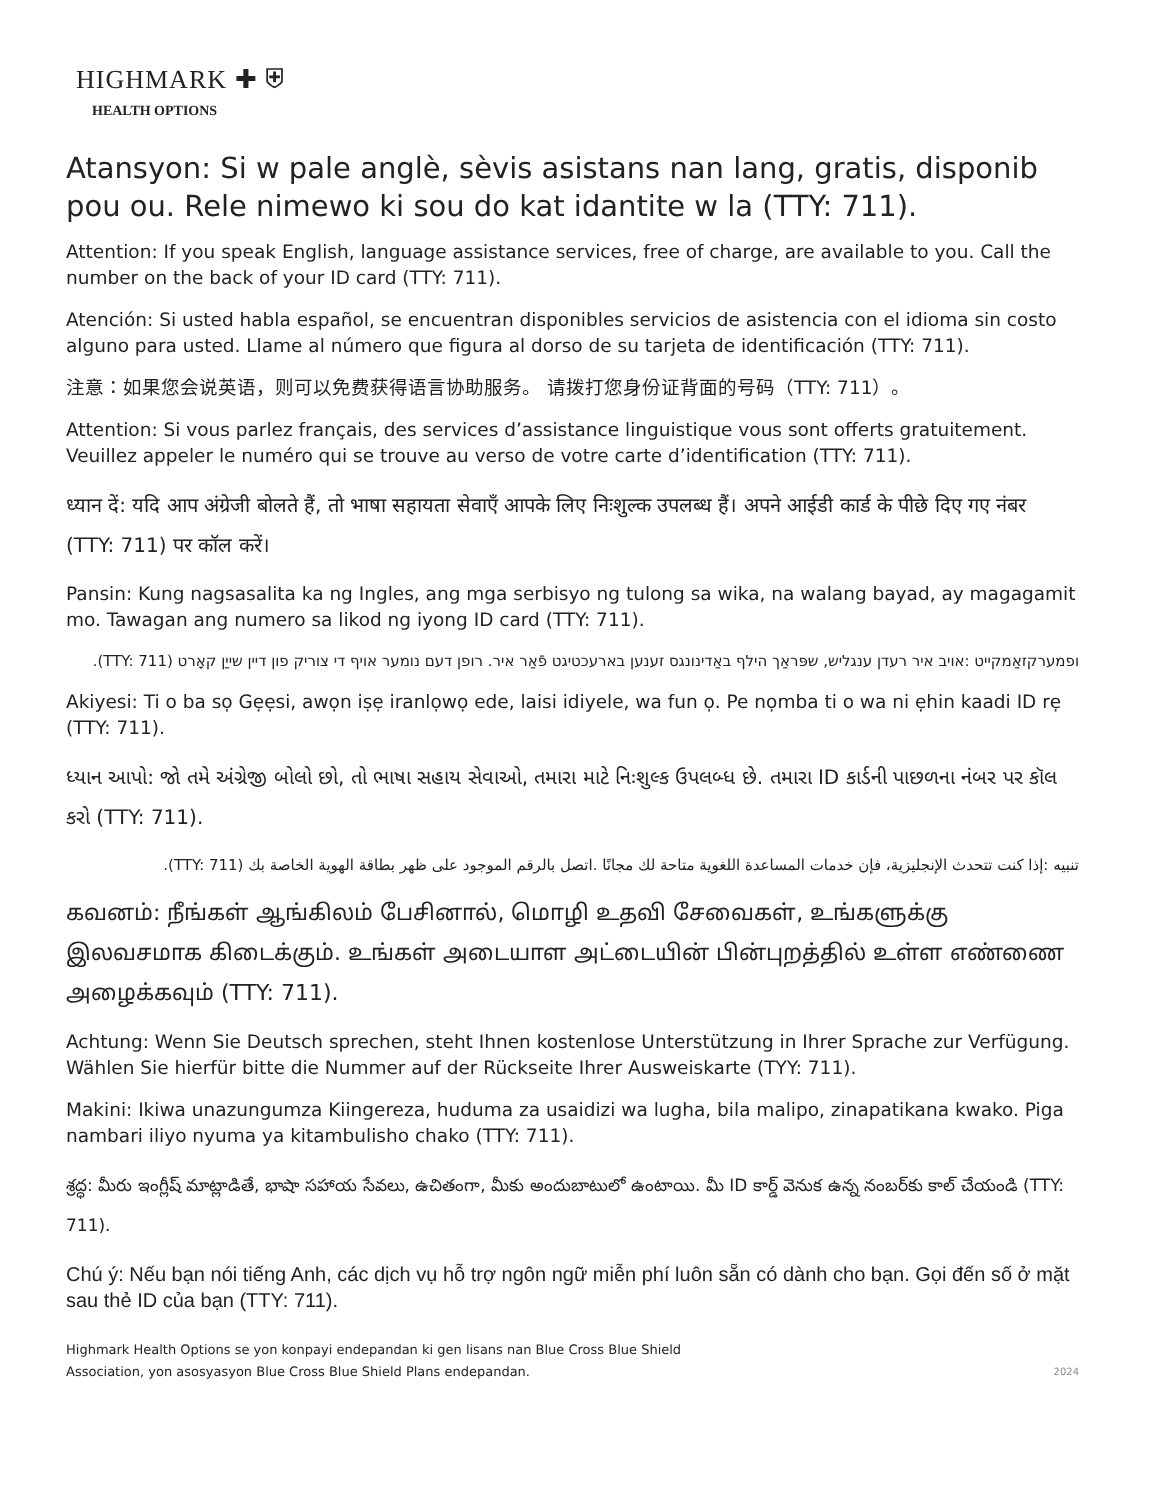HIGHMARK ✚ ⛨
HEALTH OPTIONS
Atansyon: Si w pale anglè, sèvis asistans nan lang, gratis, disponib pou ou. Rele nimewo ki sou do kat idantite w la (TTY: 711).
Attention: If you speak English, language assistance services, free of charge, are available to you. Call the number on the back of your ID card (TTY: 711).
Atención: Si usted habla español, se encuentran disponibles servicios de asistencia con el idioma sin costo alguno para usted. Llame al número que figura al dorso de su tarjeta de identificación (TTY: 711).
注意：如果您会说英语，则可以免费获得语言协助服务。 请拨打您身份证背面的号码（TTY: 711）。
Attention: Si vous parlez français, des services d’assistance linguistique vous sont offerts gratuitement. Veuillez appeler le numéro qui se trouve au verso de votre carte d’identification (TTY: 711).
ध्यान दें: यदि आप अंग्रेजी बोलते हैं, तो भाषा सहायता सेवाएँ आपके लिए निःशुल्क उपलब्ध हैं। अपने आईडी कार्ड के पीछे दिए गए नंबर (TTY: 711) पर कॉल करें।
Pansin: Kung nagsasalita ka ng Ingles, ang mga serbisyo ng tulong sa wika, na walang bayad, ay magagamit mo. Tawagan ang numero sa likod ng iyong ID card (TTY: 711).
ופמערקזאַמקייט :אויב איר רעדן ענגליש, שפּראַך הילף באַדינונגס זענען בארעכטיגט פֿאַר איר. רופן דעם נומער אויף די צוריק פון דיין שייַן קאָרט (TTY: 711).
Akiyesi: Ti o ba sọ Gẹẹsi, awọn iṣẹ iranlọwọ ede, laisi idiyele, wa fun ọ. Pe nọmba ti o wa ni ẹhin kaadi ID rẹ (TTY: 711).
ધ્યાન આપો: જો તમે અંગ્રેજી બોલો છો, તો ભાષા સહાય સેવાઓ, તમારા માટે નિઃશુલ્ક ઉપલબ્ધ છે. તમારા ID કાર્ડની પાછળના નંબર પર કૉલ કરો (TTY: 711).
تنبيه :إذا كنت تتحدث الإنجليزية، فإن خدمات المساعدة اللغوية متاحة لك مجانًا .اتصل بالرقم الموجود على ظهر بطاقة الهوية الخاصة بك (TTY: 711).
கவனம்: நீங்கள் ஆங்கிலம் பேசினால், மொழி உதவி சேவைகள், உங்களுக்கு இலவசமாக கிடைக்கும். உங்கள் அடையாள அட்டையின் பின்புறத்தில் உள்ள எண்ணை அழைக்கவும் (TTY: 711).
Achtung: Wenn Sie Deutsch sprechen, steht Ihnen kostenlose Unterstützung in Ihrer Sprache zur Verfügung. Wählen Sie hierfür bitte die Nummer auf der Rückseite Ihrer Ausweiskarte (TYY: 711).
Makini: Ikiwa unazungumza Kiingereza, huduma za usaidizi wa lugha, bila malipo, zinapatikana kwako. Piga nambari iliyo nyuma ya kitambulisho chako (TTY: 711).
శ్రద్ధ: మీరు ఇంగ్లీష్ మాట్లాడితే, భాషా సహాయ సేవలు, ఉచితంగా, మీకు అందుబాటులో ఉంటాయి. మీ ID కార్డ్ వెనుక ఉన్న నంబర్‌కు కాల్ చేయండి (TTY: 711).
Chú ý: Nếu bạn nói tiếng Anh, các dịch vụ hỗ trợ ngôn ngữ miễn phí luôn sẵn có dành cho bạn. Gọi đến số ở mặt sau thẻ ID của bạn (TTY: 711).
Highmark Health Options se yon konpayi endepandan ki gen lisans nan Blue Cross Blue Shield
Association, yon asosyasyon Blue Cross Blue Shield Plans endepandan.
2024